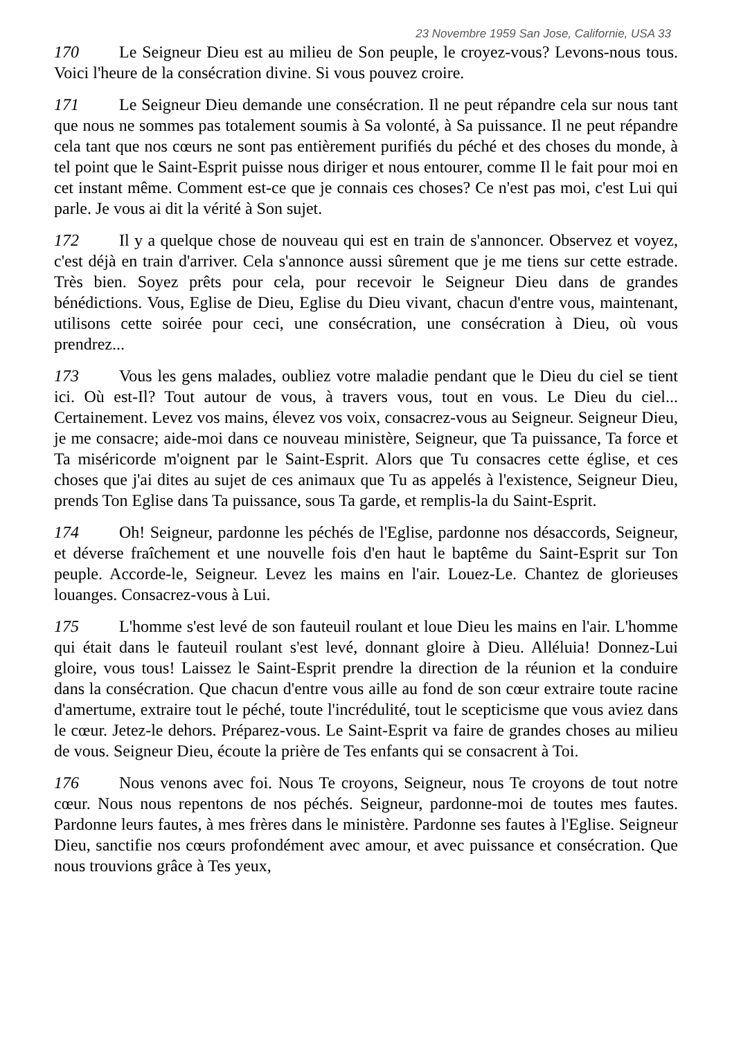23 Novembre 1959 San Jose, Californie, USA 33
170 Le Seigneur Dieu est au milieu de Son peuple, le croyez-vous? Levons-nous tous. Voici l'heure de la consécration divine. Si vous pouvez croire.
171 Le Seigneur Dieu demande une consécration. Il ne peut répandre cela sur nous tant que nous ne sommes pas totalement soumis à Sa volonté, à Sa puissance. Il ne peut répandre cela tant que nos cœurs ne sont pas entièrement purifiés du péché et des choses du monde, à tel point que le Saint-Esprit puisse nous diriger et nous entourer, comme Il le fait pour moi en cet instant même. Comment est-ce que je connais ces choses? Ce n'est pas moi, c'est Lui qui parle. Je vous ai dit la vérité à Son sujet.
172 Il y a quelque chose de nouveau qui est en train de s'annoncer. Observez et voyez, c'est déjà en train d'arriver. Cela s'annonce aussi sûrement que je me tiens sur cette estrade. Très bien. Soyez prêts pour cela, pour recevoir le Seigneur Dieu dans de grandes bénédictions. Vous, Eglise de Dieu, Eglise du Dieu vivant, chacun d'entre vous, maintenant, utilisons cette soirée pour ceci, une consécration, une consécration à Dieu, où vous prendrez...
173 Vous les gens malades, oubliez votre maladie pendant que le Dieu du ciel se tient ici. Où est-Il? Tout autour de vous, à travers vous, tout en vous. Le Dieu du ciel... Certainement. Levez vos mains, élevez vos voix, consacrez-vous au Seigneur. Seigneur Dieu, je me consacre; aide-moi dans ce nouveau ministère, Seigneur, que Ta puissance, Ta force et Ta miséricorde m'oignent par le Saint-Esprit. Alors que Tu consacres cette église, et ces choses que j'ai dites au sujet de ces animaux que Tu as appelés à l'existence, Seigneur Dieu, prends Ton Eglise dans Ta puissance, sous Ta garde, et remplis-la du Saint-Esprit.
174 Oh! Seigneur, pardonne les péchés de l'Eglise, pardonne nos désaccords, Seigneur, et déverse fraîchement et une nouvelle fois d'en haut le baptême du Saint-Esprit sur Ton peuple. Accorde-le, Seigneur. Levez les mains en l'air. Louez-Le. Chantez de glorieuses louanges. Consacrez-vous à Lui.
175 L'homme s'est levé de son fauteuil roulant et loue Dieu les mains en l'air. L'homme qui était dans le fauteuil roulant s'est levé, donnant gloire à Dieu. Alléluia! Donnez-Lui gloire, vous tous! Laissez le Saint-Esprit prendre la direction de la réunion et la conduire dans la consécration. Que chacun d'entre vous aille au fond de son cœur extraire toute racine d'amertume, extraire tout le péché, toute l'incrédulité, tout le scepticisme que vous aviez dans le cœur. Jetez-le dehors. Préparez-vous. Le Saint-Esprit va faire de grandes choses au milieu de vous. Seigneur Dieu, écoute la prière de Tes enfants qui se consacrent à Toi.
176 Nous venons avec foi. Nous Te croyons, Seigneur, nous Te croyons de tout notre cœur. Nous nous repentons de nos péchés. Seigneur, pardonne-moi de toutes mes fautes. Pardonne leurs fautes, à mes frères dans le ministère. Pardonne ses fautes à l'Eglise. Seigneur Dieu, sanctifie nos cœurs profondément avec amour, et avec puissance et consécration. Que nous trouvions grâce à Tes yeux,